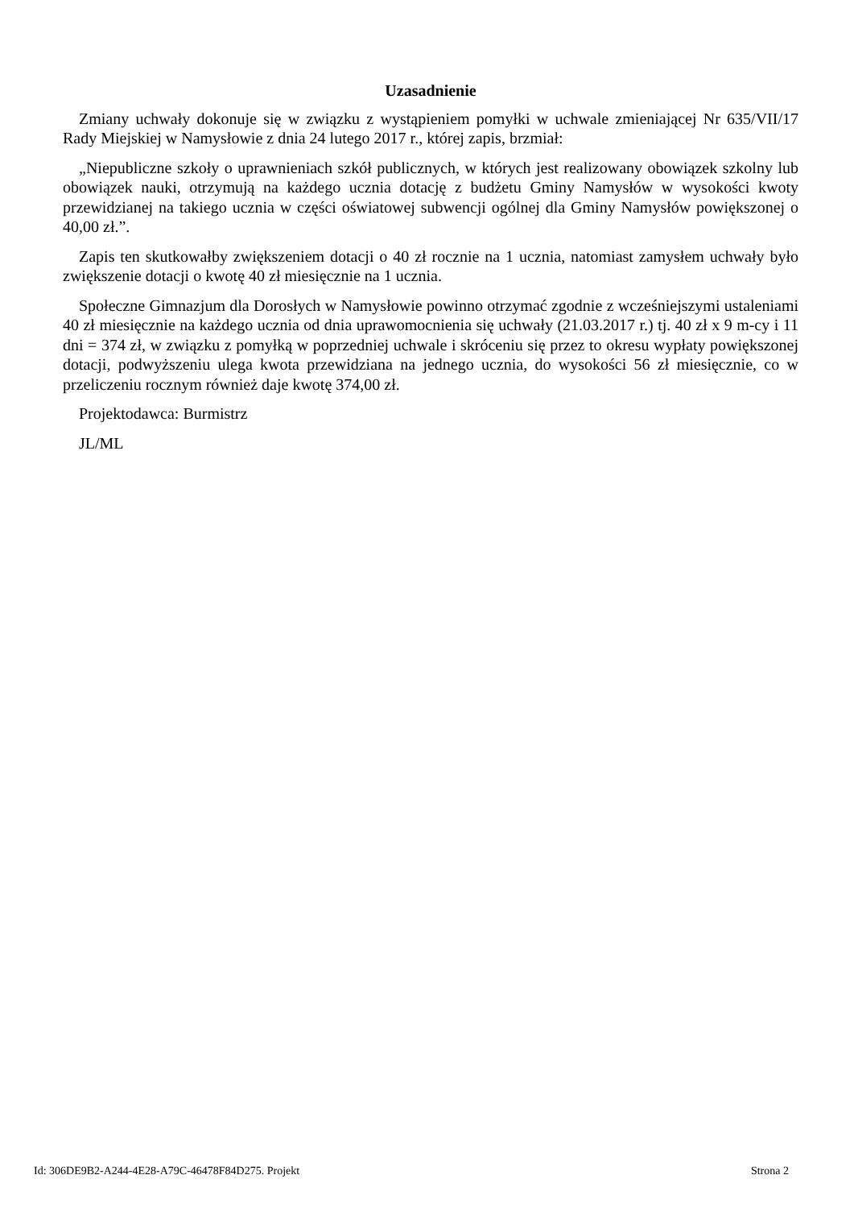Uzasadnienie
Zmiany uchwały dokonuje się w związku z wystąpieniem pomyłki w uchwale zmieniającej Nr 635/VII/17 Rady Miejskiej w Namysłowie z dnia 24 lutego 2017 r., której zapis, brzmiał:
„Niepubliczne szkoły o uprawnieniach szkół publicznych, w których jest realizowany obowiązek szkolny lub obowiązek nauki, otrzymują na każdego ucznia dotację z budżetu Gminy Namysłów w wysokości kwoty przewidzianej na takiego ucznia w części oświatowej subwencji ogólnej dla Gminy Namysłów powiększonej o 40,00 zł.”.
Zapis ten skutkowałby zwiększeniem dotacji o 40 zł rocznie na 1 ucznia, natomiast zamysłem uchwały było zwiększenie dotacji o kwotę 40 zł miesięcznie na 1 ucznia.
Społeczne Gimnazjum dla Dorosłych w Namysłowie powinno otrzymać zgodnie z wcześniejszymi ustaleniami 40 zł miesięcznie na każdego ucznia od dnia uprawomocnienia się uchwały (21.03.2017 r.) tj. 40 zł x 9 m-cy i 11 dni = 374 zł, w związku z pomyłką w poprzedniej uchwale i skróceniu się przez to okresu wypłaty powiększonej dotacji, podwyższeniu ulega kwota przewidziana na jednego ucznia, do wysokości 56 zł miesięcznie, co w przeliczeniu rocznym również daje kwotę 374,00 zł.
Projektodawca: Burmistrz
JL/ML
Id: 306DE9B2-A244-4E28-A79C-46478F84D275. Projekt Strona 2